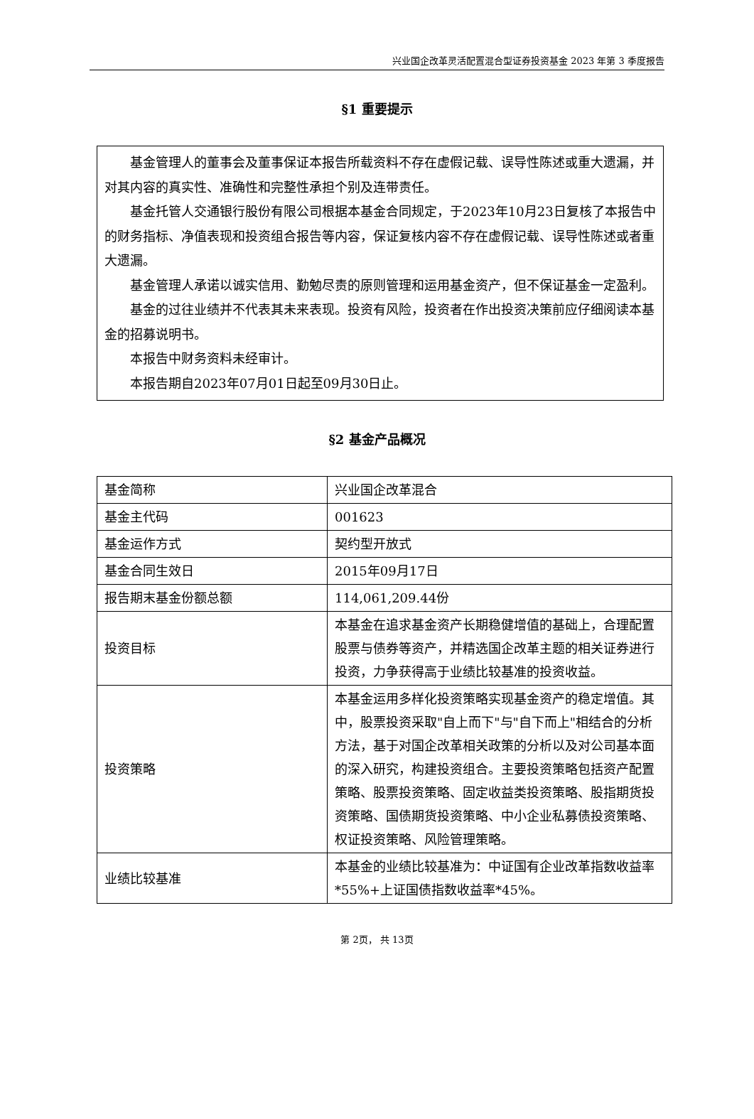兴业国企改革灵活配置混合型证券投资基金 2023 年第 3 季度报告
§1 重要提示
基金管理人的董事会及董事保证本报告所载资料不存在虚假记载、误导性陈述或重大遗漏，并对其内容的真实性、准确性和完整性承担个别及连带责任。
基金托管人交通银行股份有限公司根据本基金合同规定，于2023年10月23日复核了本报告中的财务指标、净值表现和投资组合报告等内容，保证复核内容不存在虚假记载、误导性陈述或者重大遗漏。
基金管理人承诺以诚实信用、勤勉尽责的原则管理和运用基金资产，但不保证基金一定盈利。
基金的过往业绩并不代表其未来表现。投资有风险，投资者在作出投资决策前应仔细阅读本基金的招募说明书。
本报告中财务资料未经审计。
本报告期自2023年07月01日起至09月30日止。
§2 基金产品概况
| 基金简称 | 兴业国企改革混合 |
| 基金主代码 | 001623 |
| 基金运作方式 | 契约型开放式 |
| 基金合同生效日 | 2015年09月17日 |
| 报告期末基金份额总额 | 114,061,209.44份 |
| 投资目标 | 本基金在追求基金资产长期稳健增值的基础上，合理配置股票与债券等资产，并精选国企改革主题的相关证券进行投资，力争获得高于业绩比较基准的投资收益。 |
| 投资策略 | 本基金运用多样化投资策略实现基金资产的稳定增值。其中，股票投资采取"自上而下"与"自下而上"相结合的分析方法，基于对国企改革相关政策的分析以及对公司基本面的深入研究，构建投资组合。主要投资策略包括资产配置策略、股票投资策略、固定收益类投资策略、股指期货投资策略、国债期货投资策略、中小企业私募债投资策略、权证投资策略、风险管理策略。 |
| 业绩比较基准 | 本基金的业绩比较基准为：中证国有企业改革指数收益率*55%+上证国债指数收益率*45%。 |
第 2页， 共 13页